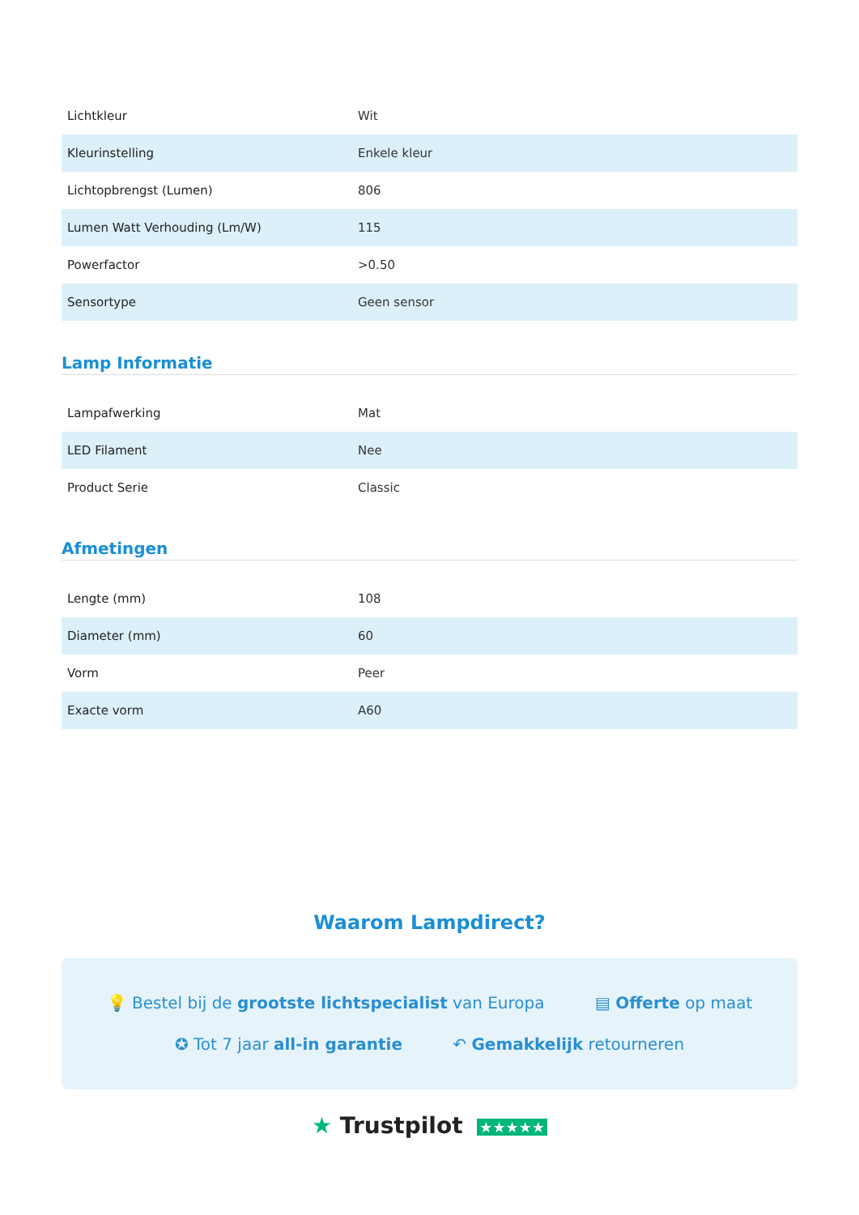| Lichtkleur | Wit |
| Kleurinstelling | Enkele kleur |
| Lichtopbrengst (Lumen) | 806 |
| Lumen Watt Verhouding (Lm/W) | 115 |
| Powerfactor | >0.50 |
| Sensortype | Geen sensor |
Lamp Informatie
| Lampafwerking | Mat |
| LED Filament | Nee |
| Product Serie | Classic |
Afmetingen
| Lengte (mm) | 108 |
| Diameter (mm) | 60 |
| Vorm | Peer |
| Exacte vorm | A60 |
Waarom Lampdirect?
💡 Bestel bij de grootste lichtspecialist van Europa ▤ Offerte op maat
✪ Tot 7 jaar all-in garantie ↶ Gemakkelijk retourneren
★ Trustpilot ★★★★★